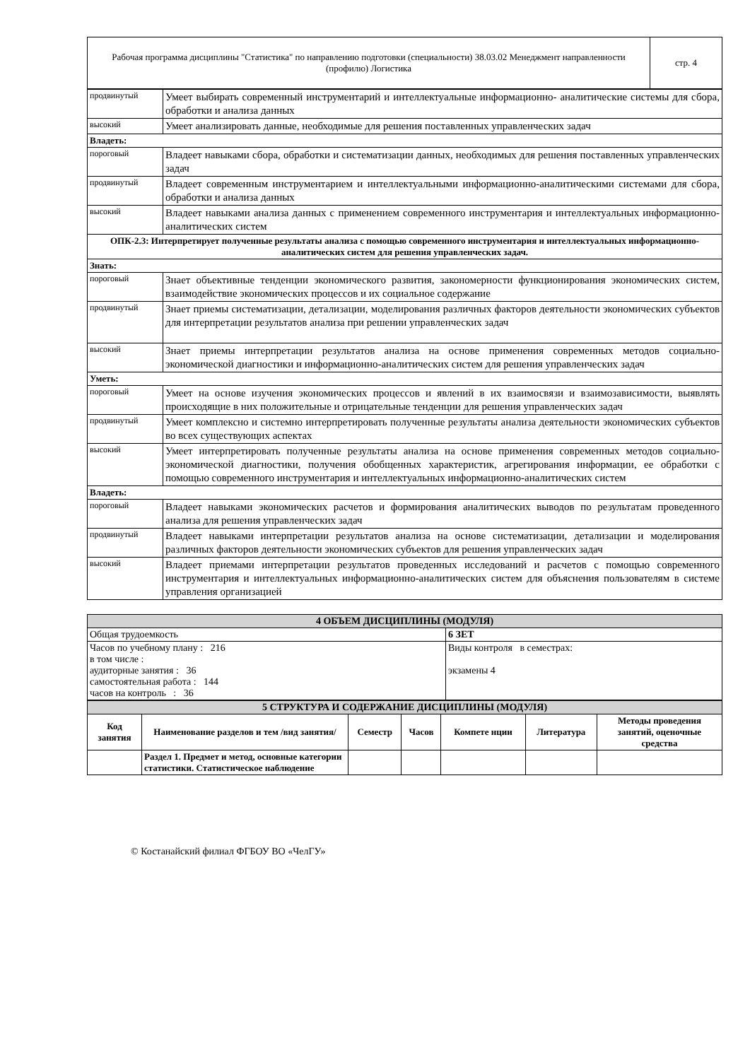| Рабочая программа дисциплины "Статистика" по направлению подготовки (специальности) 38.03.02 Менеджмент направленности (профилю) Логистика | стр. 4 |
| продвинутый | Умеет выбирать современный инструментарий и интеллектуальные информационно- аналитические системы для сбора, обработки и анализа данных |
| высокий | Умеет анализировать данные, необходимые для решения поставленных управленческих задач |
| Владеть: | |
| пороговый | Владеет навыками сбора, обработки и систематизации данных, необходимых для решения поставленных управленческих задач |
| продвинутый | Владеет современным инструментарием и интеллектуальными информационно-аналитическими системами для сбора, обработки и анализа данных |
| высокий | Владеет навыками анализа данных с применением современного инструментария и интеллектуальных информационно-аналитических систем |
| ОПК-2.3: Интерпретирует полученные результаты анализа с помощью современного инструментария и интеллектуальных информационно-аналитических систем для решения управленческих задач. | |
| Знать: | |
| пороговый | Знает объективные тенденции экономического развития, закономерности функционирования экономических систем, взаимодействие экономических процессов и их социальное содержание |
| продвинутый | Знает приемы систематизации, детализации, моделирования различных факторов деятельности экономических субъектов для интерпретации результатов анализа при решении управленческих задач |
| высокий | Знает приемы интерпретации результатов анализа на основе применения современных методов социально-экономической диагностики и информационно-аналитических систем для решения управленческих задач |
| Уметь: | |
| пороговый | Умеет на основе изучения экономических процессов и явлений в их взаимосвязи и взаимозависимости, выявлять происходящие в них положительные и отрицательные тенденции для решения управленческих задач |
| продвинутый | Умеет комплексно и системно интерпретировать полученные результаты анализа деятельности экономических субъектов во всех существующих аспектах |
| высокий | Умеет интерпретировать полученные результаты анализа на основе применения современных методов социально-экономической диагностики, получения обобщенных характеристик, агрегирования информации, ее обработки с помощью современного инструментария и интеллектуальных информационно-аналитических систем |
| Владеть: | |
| пороговый | Владеет навыками экономических расчетов и формирования аналитических выводов по результатам проведенного анализа для решения управленческих задач |
| продвинутый | Владеет навыками интерпретации результатов анализа на основе систематизации, детализации и моделирования различных факторов деятельности экономических субъектов для решения управленческих задач |
| высокий | Владеет приемами интерпретации результатов проведенных исследований и расчетов с помощью современного инструментария и интеллектуальных информационно-аналитических систем для объяснения пользователям в системе управления организацией |
| 4 ОБЪЕМ ДИСЦИПЛИНЫ (МОДУЛЯ) | |
| Общая трудоемкость | 6 ЗЕТ |
| Часов по учебному плану : 216 в том числе : аудиторные занятия : 36 самостоятельная работа : 144 часов на контроль : 36 | Виды контроля в семестрах: экзамены 4 |
| 5 СТРУКТУРА И СОДЕРЖАНИЕ ДИСЦИПЛИНЫ (МОДУЛЯ) | | | | | | |
| Код занятия | Наименование разделов и тем /вид занятия/ | Семестр | Часов | Компете нции | Литература | Методы проведения занятий, оценочные средства |
| | Раздел 1. Предмет и метод, основные категории статистики. Статистическое наблюдение | | | | | |
© Костанайский филиал ФГБОУ ВО «ЧелГУ»